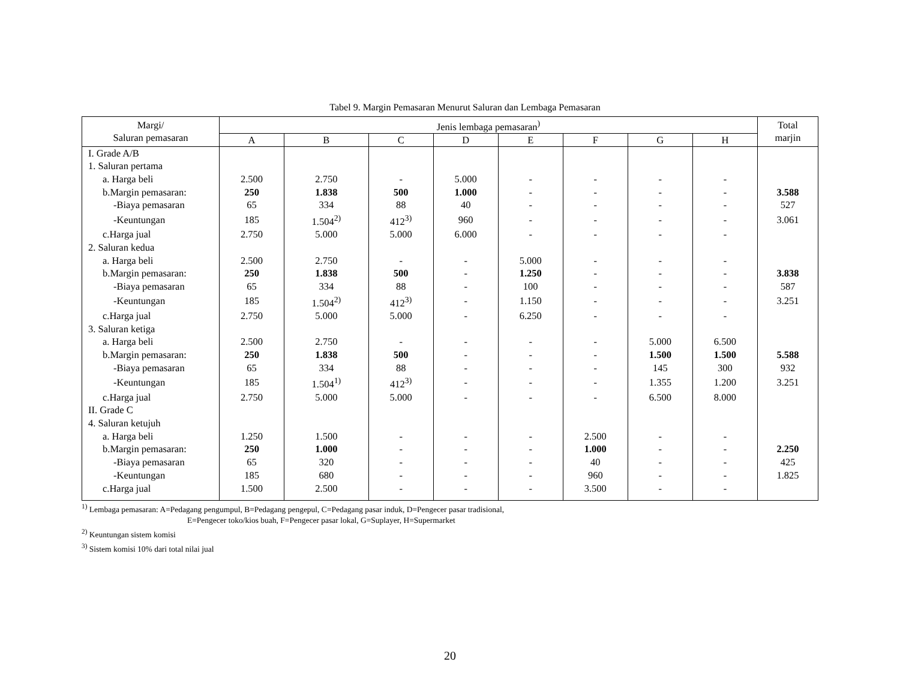Tabel 9. Margin Pemasaran Menurut Saluran dan Lembaga Pemasaran
| Margi/ Saluran pemasaran | Jenis lembaga pemasaran<sup>)</sup> | | | | | | | | Total marjin |
| --- | --- | --- | --- | --- | --- | --- | --- | --- | --- |
| | A | B | C | D | E | F | G | H | |
| I. Grade A/B | | | | | | | | | |
| 1. Saluran pertama | | | | | | | | | |
| a. Harga beli | 2.500 | 2.750 | - | 5.000 | - | - | - | - | |
| b.Margin pemasaran: | 250 | 1.838 | 500 | 1.000 | - | - | - | - | 3.588 |
| -Biaya pemasaran | 65 | 334 | 88 | 40 | - | - | - | - | 527 |
| -Keuntungan | 185 | 1.504<sup>2)</sup> | 412<sup>3)</sup> | 960 | - | - | - | - | 3.061 |
| c.Harga jual | 2.750 | 5.000 | 5.000 | 6.000 | - | - | - | - | |
| 2. Saluran kedua | | | | | | | | | |
| a. Harga beli | 2.500 | 2.750 | - | - | 5.000 | - | - | - | |
| b.Margin pemasaran: | 250 | 1.838 | 500 | - | 1.250 | - | - | - | 3.838 |
| -Biaya pemasaran | 65 | 334 | 88 | - | 100 | - | - | - | 587 |
| -Keuntungan | 185 | 1.504<sup>2)</sup> | 412<sup>3)</sup> | - | 1.150 | - | - | - | 3.251 |
| c.Harga jual | 2.750 | 5.000 | 5.000 | - | 6.250 | - | - | - | |
| 3. Saluran ketiga | | | | | | | | | |
| a. Harga beli | 2.500 | 2.750 | - | - | - | - | 5.000 | 6.500 | |
| b.Margin pemasaran: | 250 | 1.838 | 500 | - | - | - | 1.500 | 1.500 | 5.588 |
| -Biaya pemasaran | 65 | 334 | 88 | - | - | - | 145 | 300 | 932 |
| -Keuntungan | 185 | 1.504<sup>1)</sup> | 412<sup>3)</sup> | - | - | - | 1.355 | 1.200 | 3.251 |
| c.Harga jual | 2.750 | 5.000 | 5.000 | - | - | - | 6.500 | 8.000 | |
| II. Grade C | | | | | | | | | |
| 4. Saluran ketujuh | | | | | | | | | |
| a. Harga beli | 1.250 | 1.500 | - | - | - | 2.500 | - | - | |
| b.Margin pemasaran: | 250 | 1.000 | - | - | - | 1.000 | - | - | 2.250 |
| -Biaya pemasaran | 65 | 320 | - | - | - | 40 | - | - | 425 |
| -Keuntungan | 185 | 680 | - | - | - | 960 | - | - | 1.825 |
| c.Harga jual | 1.500 | 2.500 | - | - | - | 3.500 | - | - | |
<sup>1)</sup> Lembaga pemasaran: A=Pedagang pengumpul, B=Pedagang pengepul, C=Pedagang pasar induk, D=Pengecer pasar tradisional,
E=Pengecer toko/kios buah, F=Pengecer pasar lokal, G=Suplayer, H=Supermarket
<sup>2)</sup> Keuntungan sistem komisi
<sup>3)</sup> Sistem komisi 10% dari total nilai jual
20